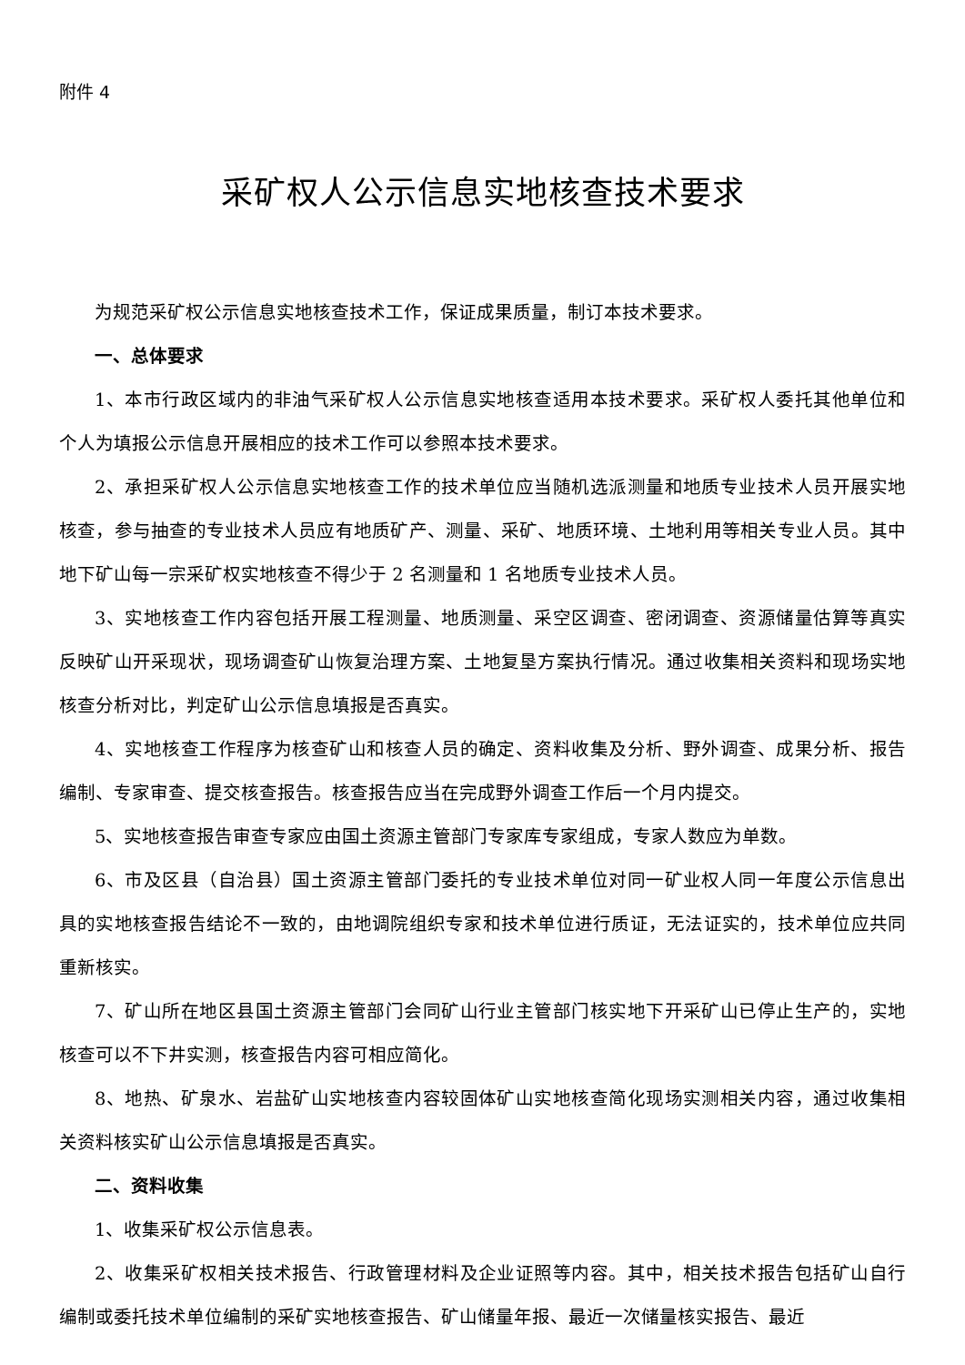附件 4
采矿权人公示信息实地核查技术要求
为规范采矿权公示信息实地核查技术工作，保证成果质量，制订本技术要求。
一、总体要求
1、本市行政区域内的非油气采矿权人公示信息实地核查适用本技术要求。采矿权人委托其他单位和个人为填报公示信息开展相应的技术工作可以参照本技术要求。
2、承担采矿权人公示信息实地核查工作的技术单位应当随机选派测量和地质专业技术人员开展实地核查，参与抽查的专业技术人员应有地质矿产、测量、采矿、地质环境、土地利用等相关专业人员。其中地下矿山每一宗采矿权实地核查不得少于 2 名测量和 1 名地质专业技术人员。
3、实地核查工作内容包括开展工程测量、地质测量、采空区调查、密闭调查、资源储量估算等真实反映矿山开采现状，现场调查矿山恢复治理方案、土地复垦方案执行情况。通过收集相关资料和现场实地核查分析对比，判定矿山公示信息填报是否真实。
4、实地核查工作程序为核查矿山和核查人员的确定、资料收集及分析、野外调查、成果分析、报告编制、专家审查、提交核查报告。核查报告应当在完成野外调查工作后一个月内提交。
5、实地核查报告审查专家应由国土资源主管部门专家库专家组成，专家人数应为单数。
6、市及区县（自治县）国土资源主管部门委托的专业技术单位对同一矿业权人同一年度公示信息出具的实地核查报告结论不一致的，由地调院组织专家和技术单位进行质证，无法证实的，技术单位应共同重新核实。
7、矿山所在地区县国土资源主管部门会同矿山行业主管部门核实地下开采矿山已停止生产的，实地核查可以不下井实测，核查报告内容可相应简化。
8、地热、矿泉水、岩盐矿山实地核查内容较固体矿山实地核查简化现场实测相关内容，通过收集相关资料核实矿山公示信息填报是否真实。
二、资料收集
1、收集采矿权公示信息表。
2、收集采矿权相关技术报告、行政管理材料及企业证照等内容。其中，相关技术报告包括矿山自行编制或委托技术单位编制的采矿实地核查报告、矿山储量年报、最近一次储量核实报告、最近